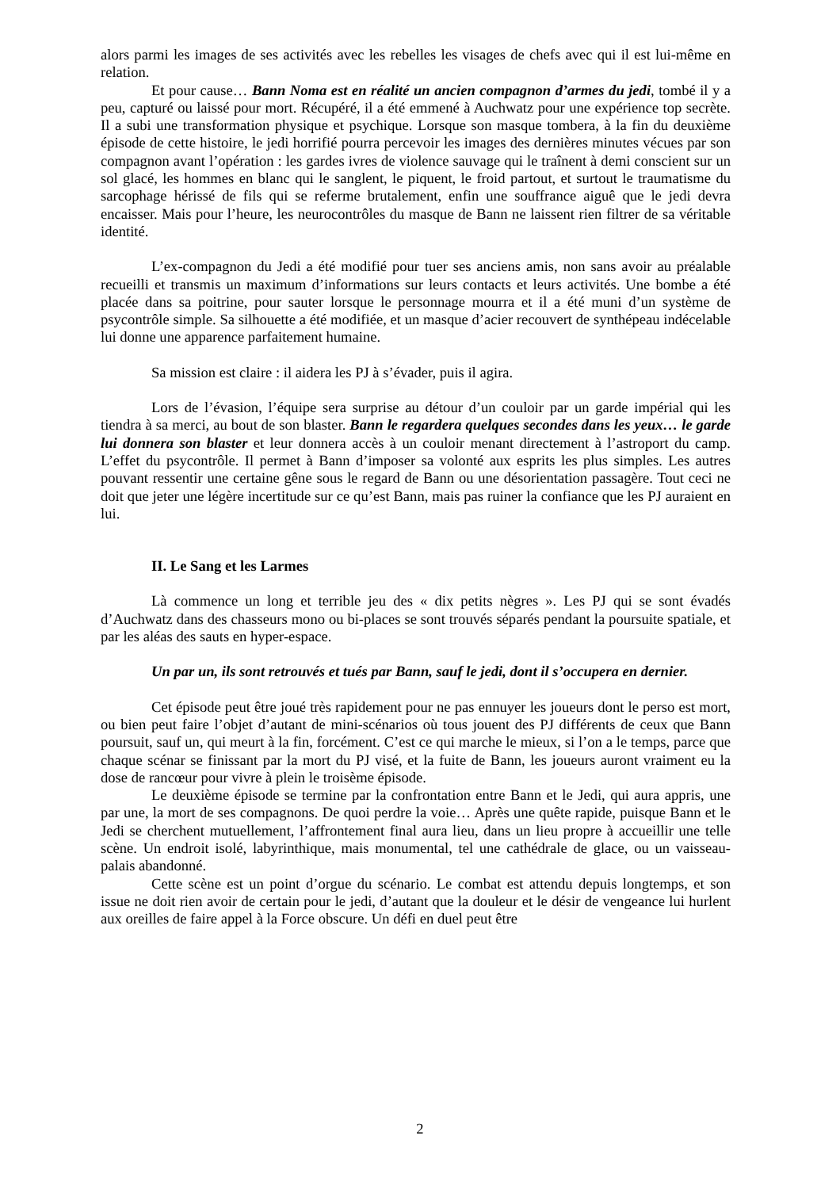alors parmi les images de ses activités avec les rebelles les visages de chefs avec qui il est lui-même en relation.
Et pour cause… Bann Noma est en réalité un ancien compagnon d’armes du jedi, tombé il y a peu, capturé ou laissé pour mort. Récupéré, il a été emmené à Auchwatz pour une expérience top secrète. Il a subi une transformation physique et psychique. Lorsque son masque tombera, à la fin du deuxième épisode de cette histoire, le jedi horrifié pourra percevoir les images des dernières minutes vécues par son compagnon avant l’opération : les gardes ivres de violence sauvage qui le traînent à demi conscient sur un sol glacé, les hommes en blanc qui le sanglent, le piquent, le froid partout, et surtout le traumatisme du sarcophage hérissé de fils qui se referme brutalement, enfin une souffrance aiguê que le jedi devra encaisser. Mais pour l’heure, les neurocontrôles du masque de Bann ne laissent rien filtrer de sa véritable identité.
L’ex-compagnon du Jedi a été modifié pour tuer ses anciens amis, non sans avoir au préalable recueilli et transmis un maximum d’informations sur leurs contacts et leurs activités. Une bombe a été placée dans sa poitrine, pour sauter lorsque le personnage mourra et il a été muni d’un système de psycontrôle simple. Sa silhouette a été modifiée, et un masque d’acier recouvert de synthépeau indécelable lui donne une apparence parfaitement humaine.
Sa mission est claire : il aidera les PJ à s’évader, puis il agira.
Lors de l’évasion, l’équipe sera surprise au détour d’un couloir par un garde impérial qui les tiendra à sa merci, au bout de son blaster. Bann le regardera quelques secondes dans les yeux… le garde lui donnera son blaster et leur donnera accès à un couloir menant directement à l’astroport du camp. L’effet du psycontrôle. Il permet à Bann d’imposer sa volonté aux esprits les plus simples. Les autres pouvant ressentir une certaine gêne sous le regard de Bann ou une désorientation passagère. Tout ceci ne doit que jeter une légère incertitude sur ce qu’est Bann, mais pas ruiner la confiance que les PJ auraient en lui.
II. Le Sang et les Larmes
Là commence un long et terrible jeu des « dix petits nègres ». Les PJ qui se sont évadés d’Auchwatz dans des chasseurs mono ou bi-places se sont trouvés séparés pendant la poursuite spatiale, et par les aléas des sauts en hyper-espace.
Un par un, ils sont retrouvés et tués par Bann, sauf le jedi, dont il s’occupera en dernier.
Cet épisode peut être joué très rapidement pour ne pas ennuyer les joueurs dont le perso est mort, ou bien peut faire l’objet d’autant de mini-scénarios où tous jouent des PJ différents de ceux que Bann poursuit, sauf un, qui meurt à la fin, forcément. C’est ce qui marche le mieux, si l’on a le temps, parce que chaque scénar se finissant par la mort du PJ visé, et la fuite de Bann, les joueurs auront vraiment eu la dose de rancœur pour vivre à plein le troisème épisode.
Le deuxième épisode se termine par la confrontation entre Bann et le Jedi, qui aura appris, une par une, la mort de ses compagnons. De quoi perdre la voie… Après une quête rapide, puisque Bann et le Jedi se cherchent mutuellement, l’affrontement final aura lieu, dans un lieu propre à accueillir une telle scène. Un endroit isolé, labyrinthique, mais monumental, tel une cathédrale de glace, ou un vaisseau-palais abandonné.
Cette scène est un point d’orgue du scénario. Le combat est attendu depuis longtemps, et son issue ne doit rien avoir de certain pour le jedi, d’autant que la douleur et le désir de vengeance lui hurlent aux oreilles de faire appel à la Force obscure. Un défi en duel peut être
2